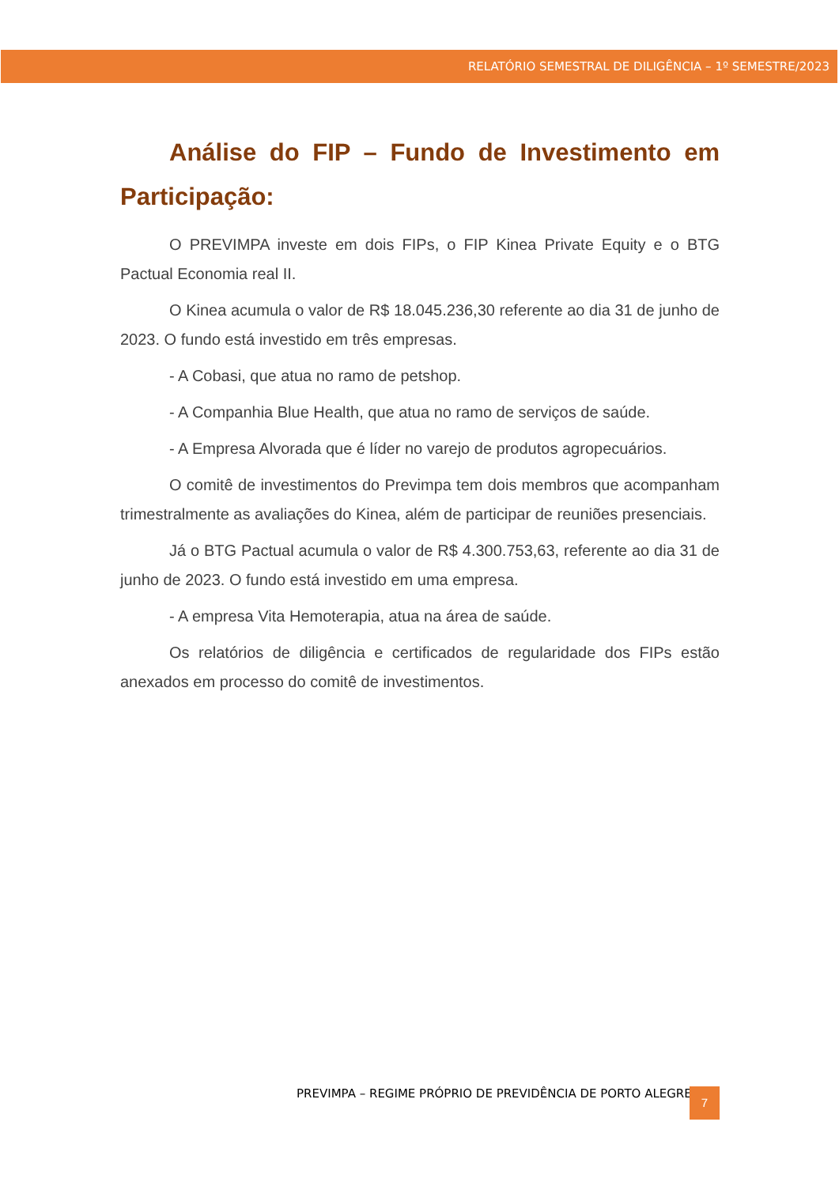RELATÓRIO SEMESTRAL DE DILIGÊNCIA – 1º SEMESTRE/2023
Análise do FIP – Fundo de Investimento em Participação:
O PREVIMPA investe em dois FIPs, o FIP Kinea Private Equity e o BTG Pactual Economia real II.
O Kinea acumula o valor de R$ 18.045.236,30 referente ao dia 31 de junho de 2023. O fundo está investido em três empresas.
- A Cobasi, que atua no ramo de petshop.
- A Companhia Blue Health, que atua no ramo de serviços de saúde.
- A Empresa Alvorada que é líder no varejo de produtos agropecuários.
O comitê de investimentos do Previmpa tem dois membros que acompanham trimestralmente as avaliações do Kinea, além de participar de reuniões presenciais.
Já o BTG Pactual acumula o valor de R$ 4.300.753,63, referente ao dia 31 de junho de 2023. O fundo está investido em uma empresa.
- A empresa Vita Hemoterapia, atua na área de saúde.
Os relatórios de diligência e certificados de regularidade dos FIPs estão anexados em processo do comitê de investimentos.
PREVIMPA – REGIME PRÓPRIO DE PREVIDÊNCIA DE PORTO ALEGRE
7